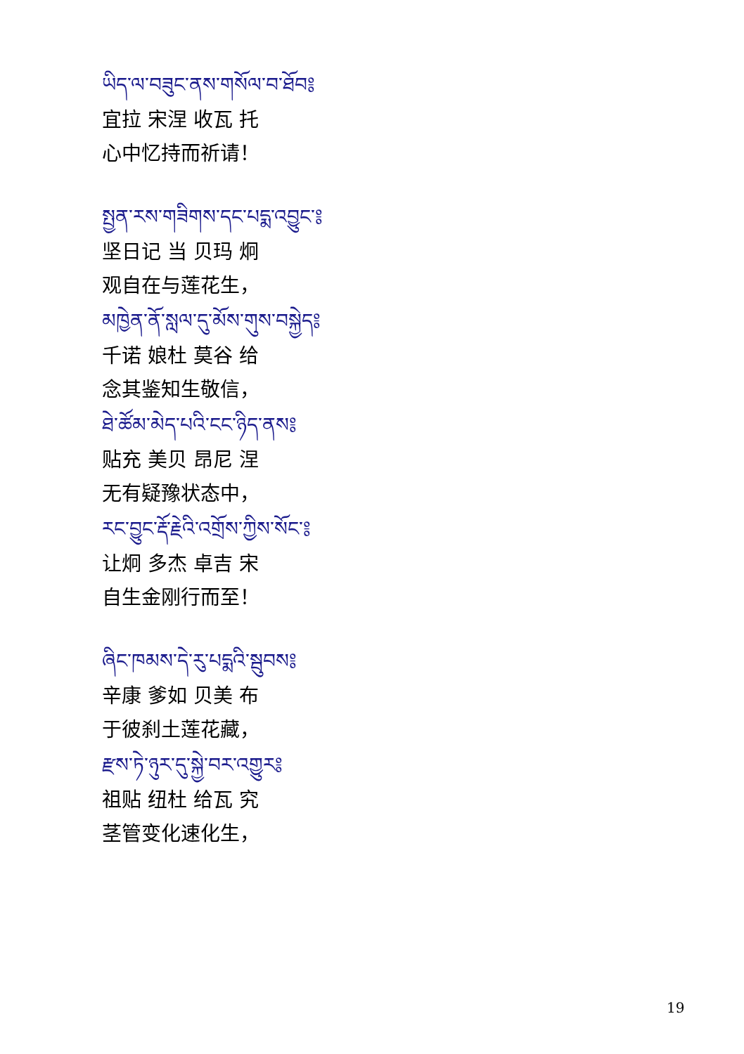ཡིད་ལ་བཟུང་ནས་གསོལ་བ་ཐོབ༔
宜拉 宋涅 收瓦 托
心中忆持而祈请！
སྤྱན་རས་གཟིགས་དང་པདྨ་འབྱུང་༔
坚日记 当 贝玛 炯
观自在与莲花生，
མཁྱེན་ནོ་སླལ་དུ་མོས་གུས་བསྐྱེད༔
千诺 娘杜 莫谷 给
念其鉴知生敬信，
ཐེ་ཚོམ་མེད་པའི་ངང་ཉིད་ནས༔
贴充 美贝 昂尼 涅
无有疑豫状态中，
རང་བྱུང་རྡོ་རྗེའི་འགྲོས་ཀྱིས་སོང་༔
让炯 多杰 卓吉 宋
自生金刚行而至！
ཞིང་ཁམས་དེ་རུ་པདྨའི་སྦུབས༔
辛康 爹如 贝美 布
于彼刹土莲花藏，
རྫས་ཏེ་ཉུར་དུ་སྐྱེ་བར་འགྱུར༔
祖贴 纽杜 给瓦 究
茎管变化速化生，
19